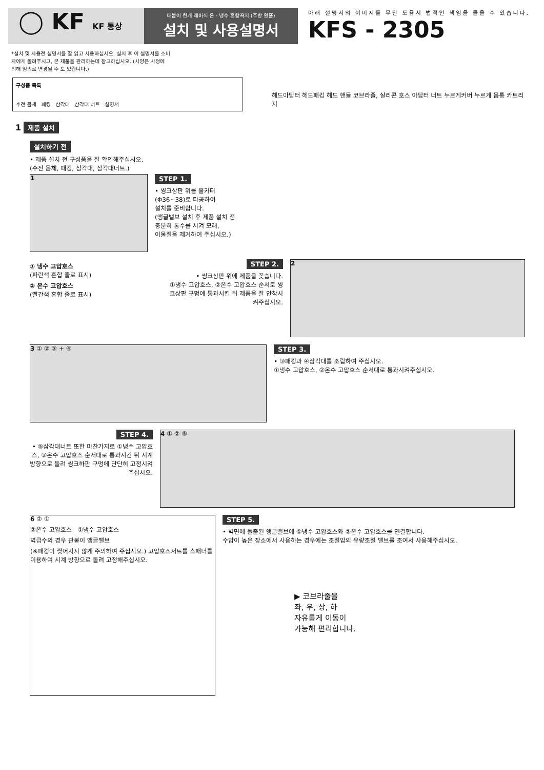◯ KF KF 통상
대붙이 한개 레버식 온 · 냉수 혼합꼭지 (주방 원홀)
설치 및 사용설명서
아래 설명서의 이미지를 무단 도용시 법적인 책임을 물을 수 있습니다.
KFS - 2305
*설치 및 사용전 설명서를 잘 읽고 사용하십시오. 설치 후 이 설명서를 소비자에게 돌려주시고, 본 제품을 관리하는데 참고하십시오. (사양은 사정에 의해 임의로 변경될 수 도 있습니다.)
구성품 목록
수전 몸체 패킹 삼각대 삼각대 너트 설명서
1 제품 설치
설치하기 전
• 제품 설치 전 구성품을 잘 확인해주십시오.
(수전 몸체, 패킹, 삼각대, 삼각대너트.)
헤드아답터 헤드패킹 헤드 핸들 코브라줄, 실리콘 호스 아답터 너트 누르게커버 누르게 몸통 카트리지
1
STEP 1.
• 씽크상판 위를 홀카터
(Φ36~38)로 타공하여
설치를 준비합니다.
(앵글밸브 설치 후 제품 설치 전
충분히 통수를 시켜 모래,
이물질을 제거하여 주십시오.)
① 냉수 고압호스
(파란색 혼합 줄로 표시)
② 온수 고압호스
(빨간색 혼합 줄로 표시)
STEP 2.
• 씽크상판 위에 제품을 꽂습니다.
①냉수 고압호스, ②온수 고압호스 순서로 씽크상판 구멍에 통과시킨 뒤 제품을 잘 안착시켜주십시오.
2
3 ① ② ③ + ④
STEP 3.
• ③패킹과 ④삼각대를 조립하여 주십시오.
①냉수 고압호스, ②온수 고압호스 순서대로 통과시켜주십시오.
STEP 4.
• ⑤삼각대너트 또한 마찬가지로 ①냉수 고압호스, ②온수 고압호스 순서대로 통과시킨 뒤 시계 방향으로 돌려 씽크하판 구멍에 단단히 고정시켜주십시오.
4 ① ② ⑤
6 ② ①
②온수 고압호스 ①냉수 고압호스
벽급수의 경우 관붙이 앵글밸브
(※패킹이 찢어지지 않게 주의하여 주십시오.) 고압호스서트를 스패너를 이용하여 시계 방향으로 돌려 고정해주십시오.
STEP 5.
• 벽면에 돌출된 앵글밸브에 ①냉수 고압호스와 ②온수 고압호스를 연결합니다.
수압이 높은 장소에서 사용하는 경우에는 조절암의 유량조절 밸브를 조여서 사용해주십시오.
▶ 코브라줄을
좌, 우, 상, 하
자유롭게 이동이
가능해 편리합니다.